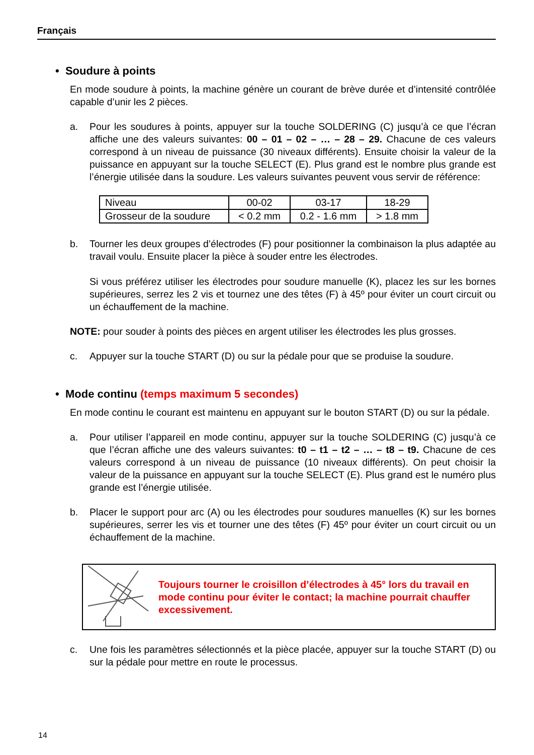Français
• Soudure à points
En mode soudure à points, la machine génère un courant de brève durée et d’intensité contrôlée capable d’unir les 2 pièces.
a. Pour les soudures à points, appuyer sur la touche SOLDERING (C) jusqu’à ce que l’écran affiche une des valeurs suivantes: 00 – 01 – 02 – … – 28 – 29. Chacune de ces valeurs correspond à un niveau de puissance (30 niveaux différents). Ensuite choisir la valeur de la puissance en appuyant sur la touche SELECT (E). Plus grand est le nombre plus grande est l’énergie utilisée dans la soudure. Les valeurs suivantes peuvent vous servir de référence:
| Niveau | 00-02 | 03-17 | 18-29 |
| Grosseur de la soudure | < 0.2 mm | 0.2 - 1.6 mm | > 1.8 mm |
b. Tourner les deux groupes d’électrodes (F) pour positionner la combinaison la plus adaptée au travail voulu. Ensuite placer la pièce à souder entre les électrodes.
Si vous préférez utiliser les électrodes pour soudure manuelle (K), placez les sur les bornes supérieures, serrez les 2 vis et tournez une des têtes (F) à 45º pour éviter un court circuit ou un échauffement de la machine.
NOTE: pour souder à points des pièces en argent utiliser les électrodes les plus grosses.
c. Appuyer sur la touche START (D) ou sur la pédale pour que se produise la soudure.
• Mode continu (temps maximum 5 secondes)
En mode continu le courant est maintenu en appuyant sur le bouton START (D) ou sur la pédale.
a. Pour utiliser l’appareil en mode continu, appuyer sur la touche SOLDERING (C) jusqu’à ce que l’écran affiche une des valeurs suivantes: t0 – t1 – t2 – … – t8 – t9. Chacune de ces valeurs correspond à un niveau de puissance (10 niveaux différents). On peut choisir la valeur de la puissance en appuyant sur la touche SELECT (E). Plus grand est le numéro plus grande est l’énergie utilisée.
b. Placer le support pour arc (A) ou les électrodes pour soudures manuelles (K) sur les bornes supérieures, serrer les vis et tourner une des têtes (F) 45º pour éviter un court circuit ou un échauffement de la machine.
Toujours tourner le croisillon d’électrodes à 45° lors du travail en mode continu pour éviter le contact; la machine pourrait chauffer excessivement.
c. Une fois les paramètres sélectionnés et la pièce placée, appuyer sur la touche START (D) ou sur la pédale pour mettre en route le processus.
14